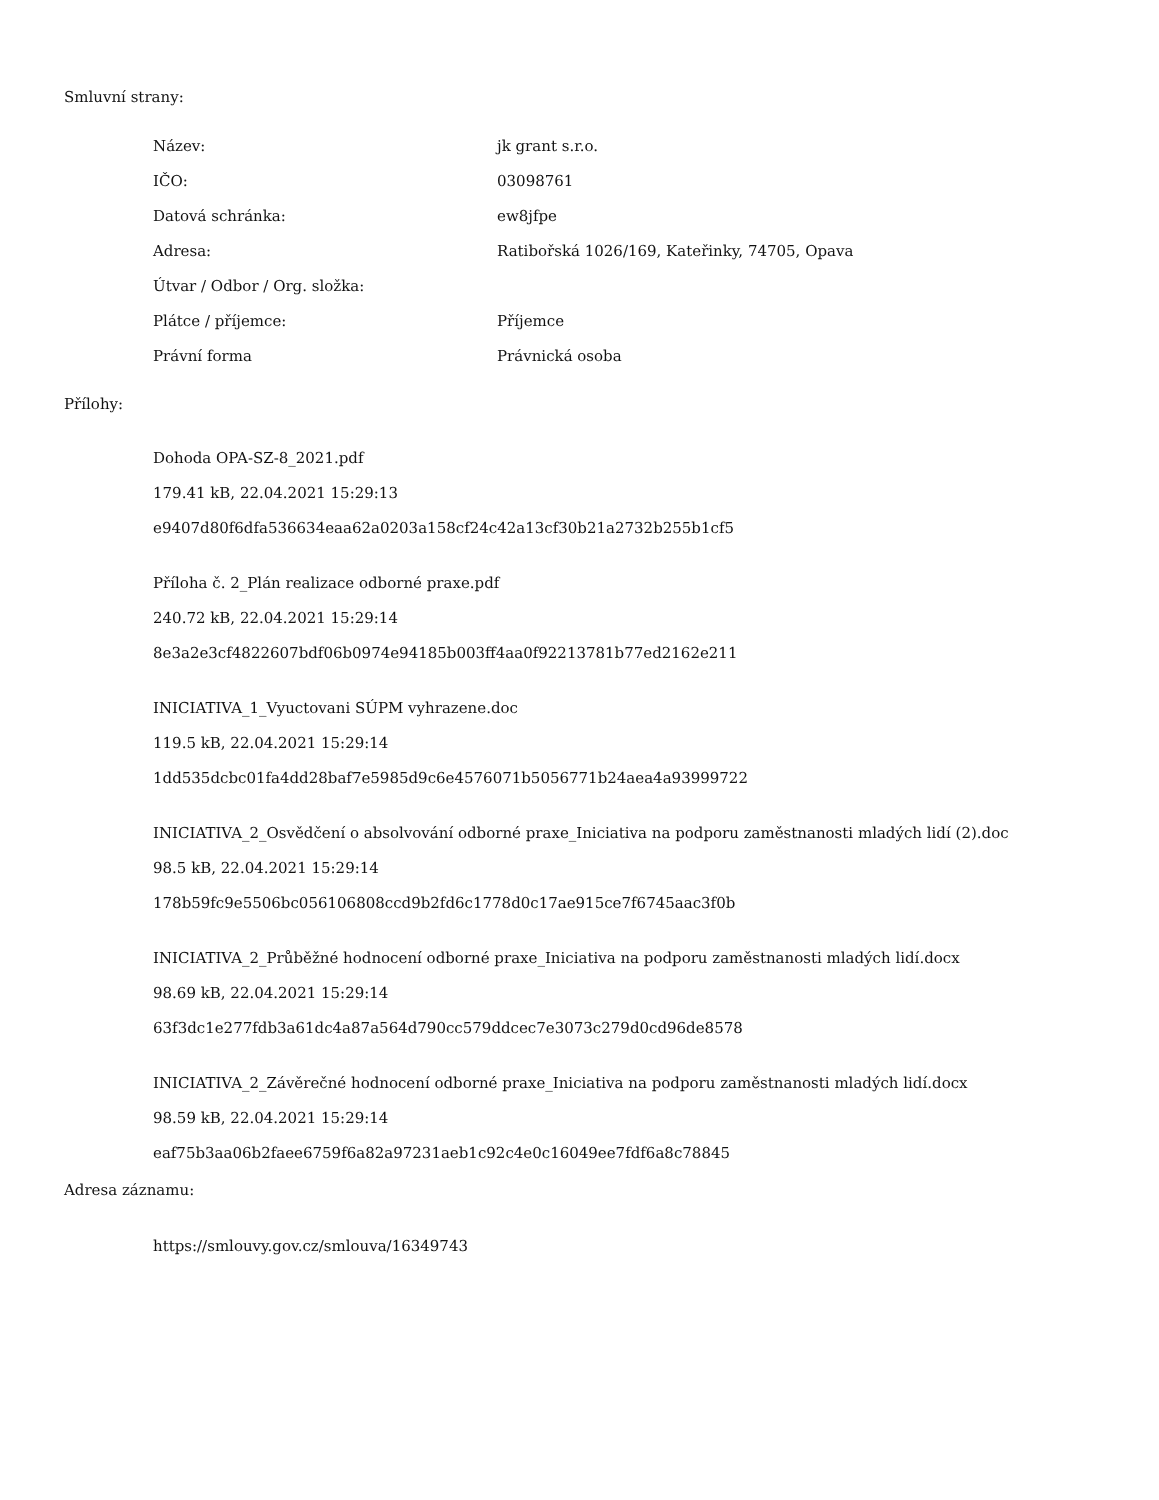Smluvní strany:
| Název: | jk grant s.r.o. |
| IČO: | 03098761 |
| Datová schránka: | ew8jfpe |
| Adresa: | Ratibořská 1026/169, Kateřinky, 74705, Opava |
| Útvar / Odbor / Org. složka: | |
| Plátce / příjemce: | Příjemce |
| Právní forma | Právnická osoba |
Přílohy:
Dohoda OPA-SZ-8_2021.pdf
179.41 kB, 22.04.2021 15:29:13
e9407d80f6dfa536634eaa62a0203a158cf24c42a13cf30b21a2732b255b1cf5
Příloha č. 2_Plán realizace odborné praxe.pdf
240.72 kB, 22.04.2021 15:29:14
8e3a2e3cf4822607bdf06b0974e94185b003ff4aa0f92213781b77ed2162e211
INICIATIVA_1_Vyuctovani SÚPM vyhrazene.doc
119.5 kB, 22.04.2021 15:29:14
1dd535dcbc01fa4dd28baf7e5985d9c6e4576071b5056771b24aea4a93999722
INICIATIVA_2_Osvědčení o absolvování odborné praxe_Iniciativa na podporu zaměstnanosti mladých lidí (2).doc
98.5 kB, 22.04.2021 15:29:14
178b59fc9e5506bc056106808ccd9b2fd6c1778d0c17ae915ce7f6745aac3f0b
INICIATIVA_2_Průběžné hodnocení odborné praxe_Iniciativa na podporu zaměstnanosti mladých lidí.docx
98.69 kB, 22.04.2021 15:29:14
63f3dc1e277fdb3a61dc4a87a564d790cc579ddcec7e3073c279d0cd96de8578
INICIATIVA_2_Závěrečné hodnocení odborné praxe_Iniciativa na podporu zaměstnanosti mladých lidí.docx
98.59 kB, 22.04.2021 15:29:14
eaf75b3aa06b2faee6759f6a82a97231aeb1c92c4e0c16049ee7fdf6a8c78845
Adresa záznamu:
https://smlouvy.gov.cz/smlouva/16349743